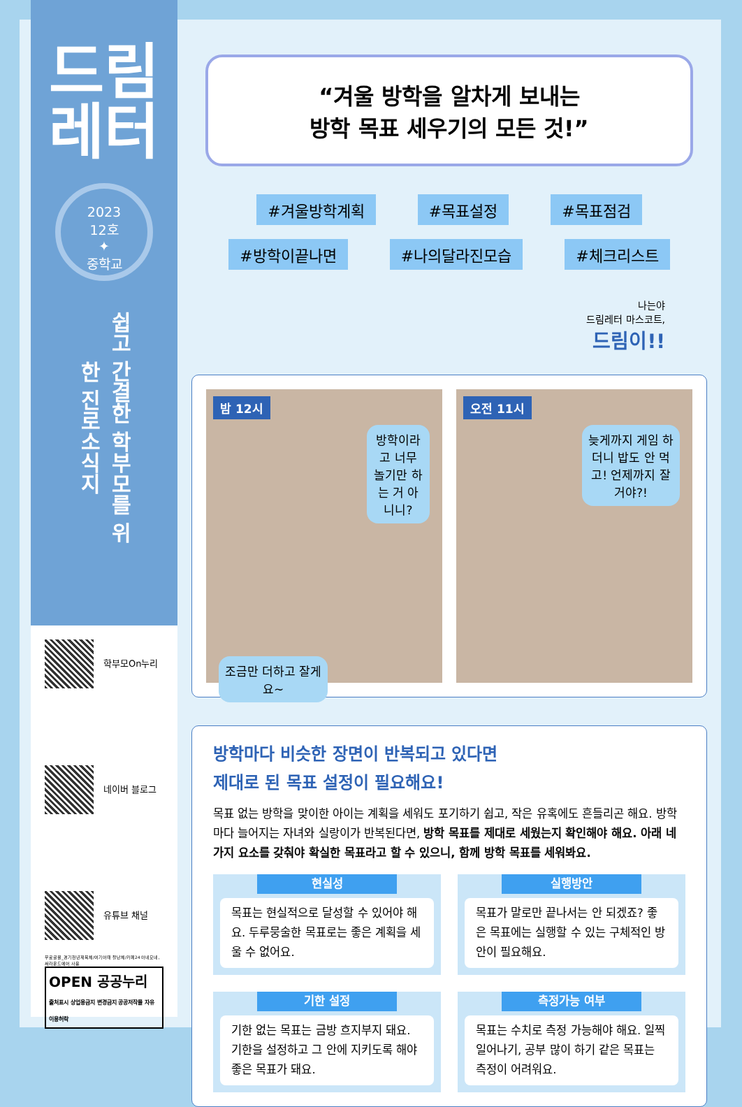드림
레터
2023
12호
✦
중학교
쉽고 간결한 학부모를 위한 진로소식지
학부모On누리
네이버 블로그
유튜브 채널
무료글꼴_경기천년제목체/여기어때 잘난체/카페24 아네모네, 써라운드에어 사용
OPEN 공공누리
출처표시 상업용금지 변경금지 공공저작물 자유이용허락
“겨울 방학을 알차게 보내는
방학 목표 세우기의 모든 것!”
#겨울방학계획 #목표설정 #목표점검
#방학이끝나면 #나의달라진모습 #체크리스트
나는야
드림레터 마스코트,
드림이!!
밤 12시
방학이라고 너무 놀기만 하는 거 아니니?
조금만 더하고 잘게요~
오전 11시
늦게까지 게임 하더니 밥도 안 먹고! 언제까지 잘 거야?!
방학마다 비슷한 장면이 반복되고 있다면
제대로 된 목표 설정이 필요해요!
목표 없는 방학을 맞이한 아이는 계획을 세워도 포기하기 쉽고, 작은 유혹에도 흔들리곤 해요. 방학마다 늘어지는 자녀와 실랑이가 반복된다면, 방학 목표를 제대로 세웠는지 확인해야 해요. 아래 네 가지 요소를 갖춰야 확실한 목표라고 할 수 있으니, 함께 방학 목표를 세워봐요.
현실성
목표는 현실적으로 달성할 수 있어야 해요. 두루뭉술한 목표로는 좋은 계획을 세울 수 없어요.
실행방안
목표가 말로만 끝나서는 안 되겠죠? 좋은 목표에는 실행할 수 있는 구체적인 방안이 필요해요.
기한 설정
기한 없는 목표는 금방 흐지부지 돼요. 기한을 설정하고 그 안에 지키도록 해야 좋은 목표가 돼요.
측정가능 여부
목표는 수치로 측정 가능해야 해요. 일찍 일어나기, 공부 많이 하기 같은 목표는 측정이 어려워요.